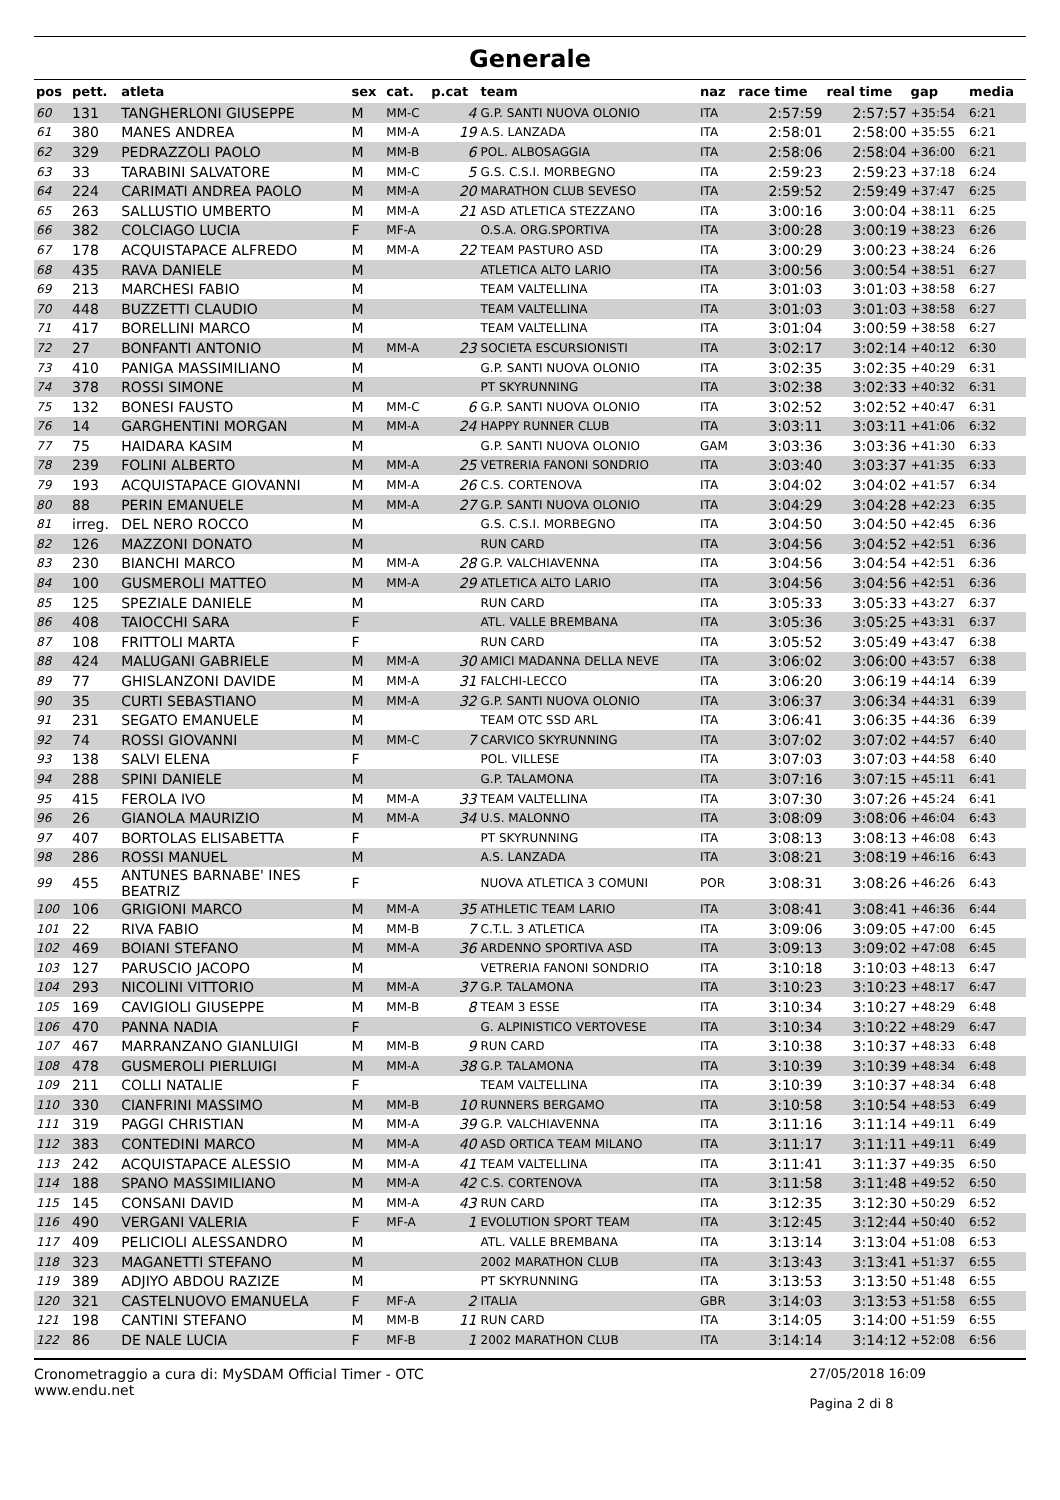Generale
| pos | pett. | atleta | sex | cat. | p.cat | team | naz | race time | real time | gap | media |
| --- | --- | --- | --- | --- | --- | --- | --- | --- | --- | --- | --- |
| 60 | 131 | TANGHERLONI GIUSEPPE | M | MM-C | 4 | G.P. SANTI NUOVA OLONIO | ITA | 2:57:59 | 2:57:57 | +35:54 | 6:21 |
| 61 | 380 | MANES ANDREA | M | MM-A | 19 | A.S. LANZADA | ITA | 2:58:01 | 2:58:00 | +35:55 | 6:21 |
| 62 | 329 | PEDRAZZOLI PAOLO | M | MM-B | 6 | POL. ALBOSAGGIA | ITA | 2:58:06 | 2:58:04 | +36:00 | 6:21 |
| 63 | 33 | TARABINI SALVATORE | M | MM-C | 5 | G.S. C.S.I. MORBEGNO | ITA | 2:59:23 | 2:59:23 | +37:18 | 6:24 |
| 64 | 224 | CARIMATI ANDREA PAOLO | M | MM-A | 20 | MARATHON CLUB SEVESO | ITA | 2:59:52 | 2:59:49 | +37:47 | 6:25 |
| 65 | 263 | SALLUSTIO UMBERTO | M | MM-A | 21 | ASD ATLETICA STEZZANO | ITA | 3:00:16 | 3:00:04 | +38:11 | 6:25 |
| 66 | 382 | COLCIAGO LUCIA | F | MF-A | | O.S.A. ORG.SPORTIVA | ITA | 3:00:28 | 3:00:19 | +38:23 | 6:26 |
| 67 | 178 | ACQUISTAPACE ALFREDO | M | MM-A | 22 | TEAM PASTURO ASD | ITA | 3:00:29 | 3:00:23 | +38:24 | 6:26 |
| 68 | 435 | RAVA DANIELE | M | | | ATLETICA ALTO LARIO | ITA | 3:00:56 | 3:00:54 | +38:51 | 6:27 |
| 69 | 213 | MARCHESI FABIO | M | | | TEAM VALTELLINA | ITA | 3:01:03 | 3:01:03 | +38:58 | 6:27 |
| 70 | 448 | BUZZETTI CLAUDIO | M | | | TEAM VALTELLINA | ITA | 3:01:03 | 3:01:03 | +38:58 | 6:27 |
| 71 | 417 | BORELLINI MARCO | M | | | TEAM VALTELLINA | ITA | 3:01:04 | 3:00:59 | +38:58 | 6:27 |
| 72 | 27 | BONFANTI ANTONIO | M | MM-A | 23 | SOCIETA ESCURSIONISTI | ITA | 3:02:17 | 3:02:14 | +40:12 | 6:30 |
| 73 | 410 | PANIGA MASSIMILIANO | M | | | G.P. SANTI NUOVA OLONIO | ITA | 3:02:35 | 3:02:35 | +40:29 | 6:31 |
| 74 | 378 | ROSSI SIMONE | M | | | PT SKYRUNNING | ITA | 3:02:38 | 3:02:33 | +40:32 | 6:31 |
| 75 | 132 | BONESI FAUSTO | M | MM-C | 6 | G.P. SANTI NUOVA OLONIO | ITA | 3:02:52 | 3:02:52 | +40:47 | 6:31 |
| 76 | 14 | GARGHENTINI MORGAN | M | MM-A | 24 | HAPPY RUNNER CLUB | ITA | 3:03:11 | 3:03:11 | +41:06 | 6:32 |
| 77 | 75 | HAIDARA KASIM | M | | | G.P. SANTI NUOVA OLONIO | GAM | 3:03:36 | 3:03:36 | +41:30 | 6:33 |
| 78 | 239 | FOLINI ALBERTO | M | MM-A | 25 | VETRERIA FANONI SONDRIO | ITA | 3:03:40 | 3:03:37 | +41:35 | 6:33 |
| 79 | 193 | ACQUISTAPACE GIOVANNI | M | MM-A | 26 | C.S. CORTENOVA | ITA | 3:04:02 | 3:04:02 | +41:57 | 6:34 |
| 80 | 88 | PERIN EMANUELE | M | MM-A | 27 | G.P. SANTI NUOVA OLONIO | ITA | 3:04:29 | 3:04:28 | +42:23 | 6:35 |
| 81 | irreg. | DEL NERO ROCCO | M | | | G.S. C.S.I. MORBEGNO | ITA | 3:04:50 | 3:04:50 | +42:45 | 6:36 |
| 82 | 126 | MAZZONI DONATO | M | | | RUN CARD | ITA | 3:04:56 | 3:04:52 | +42:51 | 6:36 |
| 83 | 230 | BIANCHI MARCO | M | MM-A | 28 | G.P. VALCHIAVENNA | ITA | 3:04:56 | 3:04:54 | +42:51 | 6:36 |
| 84 | 100 | GUSMEROLI MATTEO | M | MM-A | 29 | ATLETICA ALTO LARIO | ITA | 3:04:56 | 3:04:56 | +42:51 | 6:36 |
| 85 | 125 | SPEZIALE DANIELE | M | | | RUN CARD | ITA | 3:05:33 | 3:05:33 | +43:27 | 6:37 |
| 86 | 408 | TAIOCCHI SARA | F | | | ATL. VALLE BREMBANA | ITA | 3:05:36 | 3:05:25 | +43:31 | 6:37 |
| 87 | 108 | FRITTOLI MARTA | F | | | RUN CARD | ITA | 3:05:52 | 3:05:49 | +43:47 | 6:38 |
| 88 | 424 | MALUGANI GABRIELE | M | MM-A | 30 | AMICI MADANNA DELLA NEVE | ITA | 3:06:02 | 3:06:00 | +43:57 | 6:38 |
| 89 | 77 | GHISLANZONI DAVIDE | M | MM-A | 31 | FALCHI-LECCO | ITA | 3:06:20 | 3:06:19 | +44:14 | 6:39 |
| 90 | 35 | CURTI SEBASTIANO | M | MM-A | 32 | G.P. SANTI NUOVA OLONIO | ITA | 3:06:37 | 3:06:34 | +44:31 | 6:39 |
| 91 | 231 | SEGATO EMANUELE | M | | | TEAM OTC SSD ARL | ITA | 3:06:41 | 3:06:35 | +44:36 | 6:39 |
| 92 | 74 | ROSSI GIOVANNI | M | MM-C | 7 | CARVICO SKYRUNNING | ITA | 3:07:02 | 3:07:02 | +44:57 | 6:40 |
| 93 | 138 | SALVI ELENA | F | | | POL. VILLESE | ITA | 3:07:03 | 3:07:03 | +44:58 | 6:40 |
| 94 | 288 | SPINI DANIELE | M | | | G.P. TALAMONA | ITA | 3:07:16 | 3:07:15 | +45:11 | 6:41 |
| 95 | 415 | FEROLA IVO | M | MM-A | 33 | TEAM VALTELLINA | ITA | 3:07:30 | 3:07:26 | +45:24 | 6:41 |
| 96 | 26 | GIANOLA MAURIZIO | M | MM-A | 34 | U.S. MALONNO | ITA | 3:08:09 | 3:08:06 | +46:04 | 6:43 |
| 97 | 407 | BORTOLAS ELISABETTA | F | | | PT SKYRUNNING | ITA | 3:08:13 | 3:08:13 | +46:08 | 6:43 |
| 98 | 286 | ROSSI MANUEL | M | | | A.S. LANZADA | ITA | 3:08:21 | 3:08:19 | +46:16 | 6:43 |
| 99 | 455 | ANTUNES BARNABE' INES BEATRIZ | F | | | NUOVA ATLETICA 3 COMUNI | POR | 3:08:31 | 3:08:26 | +46:26 | 6:43 |
| 100 | 106 | GRIGIONI MARCO | M | MM-A | 35 | ATHLETIC TEAM LARIO | ITA | 3:08:41 | 3:08:41 | +46:36 | 6:44 |
| 101 | 22 | RIVA FABIO | M | MM-B | 7 | C.T.L. 3 ATLETICA | ITA | 3:09:06 | 3:09:05 | +47:00 | 6:45 |
| 102 | 469 | BOIANI STEFANO | M | MM-A | 36 | ARDENNO SPORTIVA ASD | ITA | 3:09:13 | 3:09:02 | +47:08 | 6:45 |
| 103 | 127 | PARUSCIO JACOPO | M | | | VETRERIA FANONI SONDRIO | ITA | 3:10:18 | 3:10:03 | +48:13 | 6:47 |
| 104 | 293 | NICOLINI VITTORIO | M | MM-A | 37 | G.P. TALAMONA | ITA | 3:10:23 | 3:10:23 | +48:17 | 6:47 |
| 105 | 169 | CAVIGIOLI GIUSEPPE | M | MM-B | 8 | TEAM 3 ESSE | ITA | 3:10:34 | 3:10:27 | +48:29 | 6:48 |
| 106 | 470 | PANNA NADIA | F | | | G. ALPINISTICO VERTOVESE | ITA | 3:10:34 | 3:10:22 | +48:29 | 6:47 |
| 107 | 467 | MARRANZANO GIANLUIGI | M | MM-B | 9 | RUN CARD | ITA | 3:10:38 | 3:10:37 | +48:33 | 6:48 |
| 108 | 478 | GUSMEROLI PIERLUIGI | M | MM-A | 38 | G.P. TALAMONA | ITA | 3:10:39 | 3:10:39 | +48:34 | 6:48 |
| 109 | 211 | COLLI NATALIE | F | | | TEAM VALTELLINA | ITA | 3:10:39 | 3:10:37 | +48:34 | 6:48 |
| 110 | 330 | CIANFRINI MASSIMO | M | MM-B | 10 | RUNNERS BERGAMO | ITA | 3:10:58 | 3:10:54 | +48:53 | 6:49 |
| 111 | 319 | PAGGI CHRISTIAN | M | MM-A | 39 | G.P. VALCHIAVENNA | ITA | 3:11:16 | 3:11:14 | +49:11 | 6:49 |
| 112 | 383 | CONTEDINI MARCO | M | MM-A | 40 | ASD ORTICA TEAM MILANO | ITA | 3:11:17 | 3:11:11 | +49:11 | 6:49 |
| 113 | 242 | ACQUISTAPACE ALESSIO | M | MM-A | 41 | TEAM VALTELLINA | ITA | 3:11:41 | 3:11:37 | +49:35 | 6:50 |
| 114 | 188 | SPANO MASSIMILIANO | M | MM-A | 42 | C.S. CORTENOVA | ITA | 3:11:58 | 3:11:48 | +49:52 | 6:50 |
| 115 | 145 | CONSANI DAVID | M | MM-A | 43 | RUN CARD | ITA | 3:12:35 | 3:12:30 | +50:29 | 6:52 |
| 116 | 490 | VERGANI VALERIA | F | MF-A | 1 | EVOLUTION SPORT TEAM | ITA | 3:12:45 | 3:12:44 | +50:40 | 6:52 |
| 117 | 409 | PELICIOLI ALESSANDRO | M | | | ATL. VALLE BREMBANA | ITA | 3:13:14 | 3:13:04 | +51:08 | 6:53 |
| 118 | 323 | MAGANETTI STEFANO | M | | | 2002 MARATHON CLUB | ITA | 3:13:43 | 3:13:41 | +51:37 | 6:55 |
| 119 | 389 | ADJIYO ABDOU RAZIZE | M | | | PT SKYRUNNING | ITA | 3:13:53 | 3:13:50 | +51:48 | 6:55 |
| 120 | 321 | CASTELNUOVO EMANUELA | F | MF-A | 2 | ITALIA | GBR | 3:14:03 | 3:13:53 | +51:58 | 6:55 |
| 121 | 198 | CANTINI STEFANO | M | MM-B | 11 | RUN CARD | ITA | 3:14:05 | 3:14:00 | +51:59 | 6:55 |
| 122 | 86 | DE NALE LUCIA | F | MF-B | 1 | 2002 MARATHON CLUB | ITA | 3:14:14 | 3:14:12 | +52:08 | 6:56 |
Cronometraggio a cura di: MySDAM Official Timer - OTC
www.endu.net
27/05/2018 16:09
Pagina 2 di 8